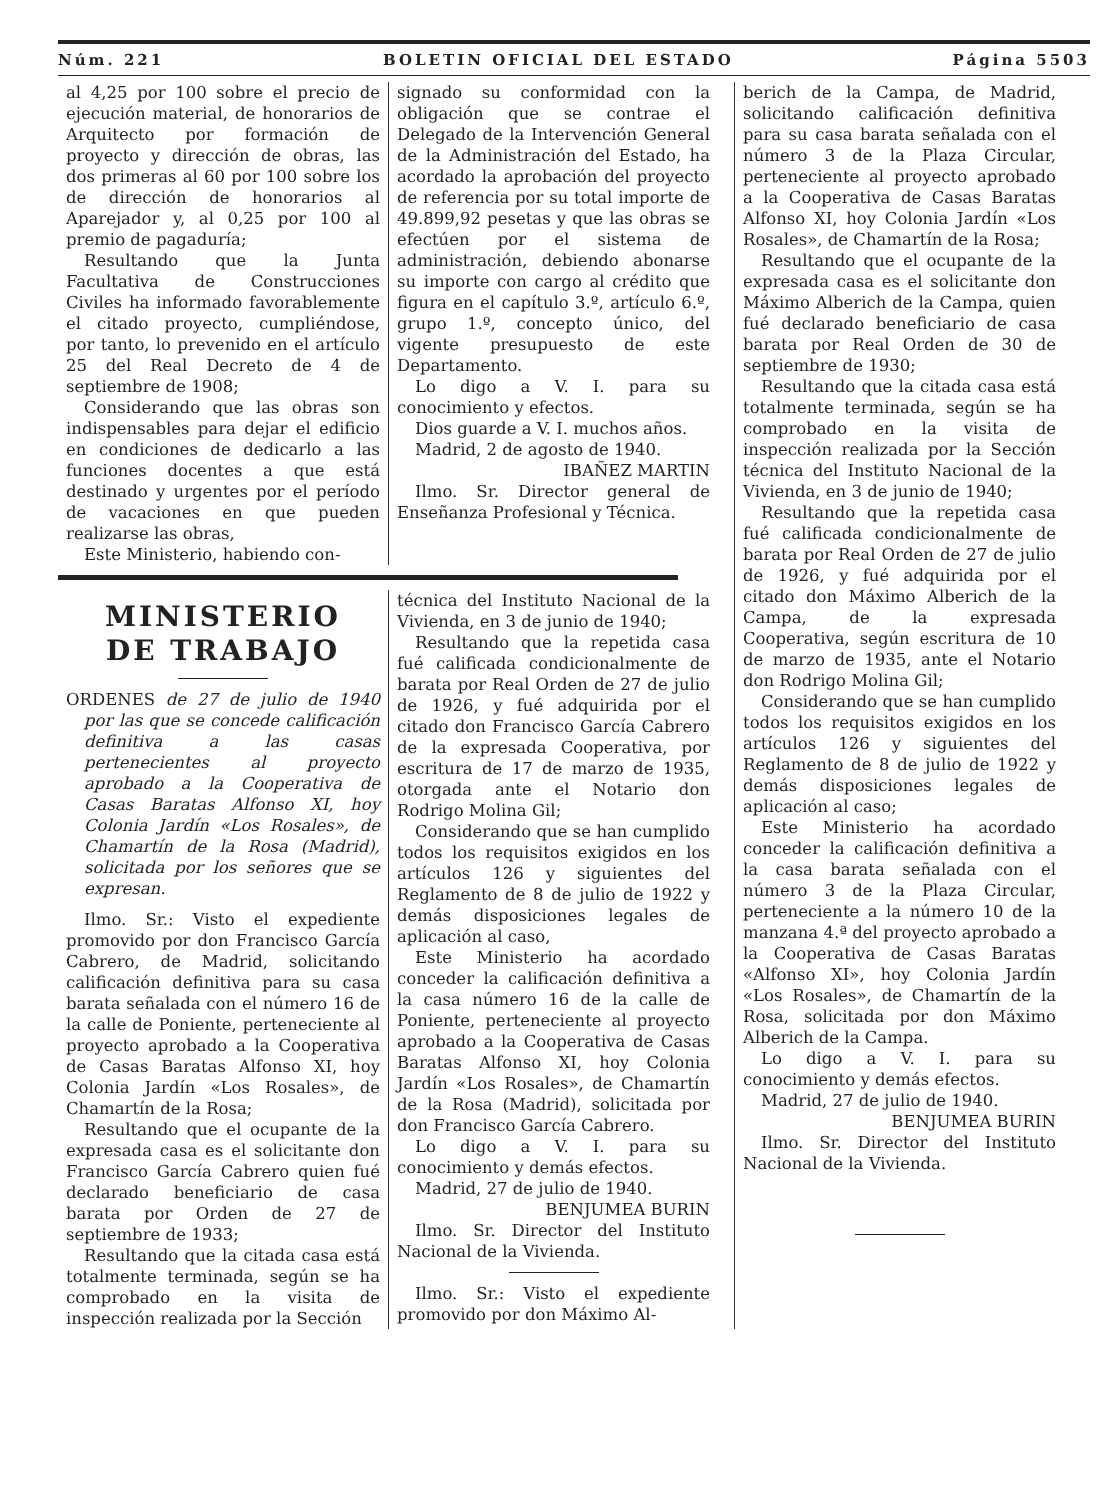Núm. 221 BOLETIN OFICIAL DEL ESTADO Página 5503
al 4,25 por 100 sobre el precio de ejecución material, de honorarios de Arquitecto por formación de proyecto y dirección de obras, las dos primeras al 60 por 100 sobre los de dirección de honorarios al Aparejador y, al 0,25 por 100 al premio de pagaduría;
Resultando que la Junta Facultativa de Construcciones Civiles ha informado favorablemente el citado proyecto, cumpliéndose, por tanto, lo prevenido en el artículo 25 del Real Decreto de 4 de septiembre de 1908;
Considerando que las obras son indispensables para dejar el edificio en condiciones de dedicarlo a las funciones docentes a que está destinado y urgentes por el período de vacaciones en que pueden realizarse las obras,
Este Ministerio, habiendo con-
signado su conformidad con la obligación que se contrae el Delegado de la Intervención General de la Administración del Estado, ha acordado la aprobación del proyecto de referencia por su total importe de 49.899,92 pesetas y que las obras se efectúen por el sistema de administración, debiendo abonarse su importe con cargo al crédito que figura en el capítulo 3.º, artículo 6.º, grupo 1.º, concepto único, del vigente presupuesto de este Departamento.
Lo digo a V. I. para su conocimiento y efectos.
Dios guarde a V. I. muchos años.
Madrid, 2 de agosto de 1940.
IBAÑEZ MARTIN
Ilmo. Sr. Director general de Enseñanza Profesional y Técnica.
MINISTERIO
DE TRABAJO
ORDENES de 27 de julio de 1940 por las que se concede calificación definitiva a las casas pertenecientes al proyecto aprobado a la Cooperativa de Casas Baratas Alfonso XI, hoy Colonia Jardín «Los Rosales», de Chamartín de la Rosa (Madrid), solicitada por los señores que se expresan.
Ilmo. Sr.: Visto el expediente promovido por don Francisco García Cabrero, de Madrid, solicitando calificación definitiva para su casa barata señalada con el número 16 de la calle de Poniente, perteneciente al proyecto aprobado a la Cooperativa de Casas Baratas Alfonso XI, hoy Colonia Jardín «Los Rosales», de Chamartín de la Rosa;
Resultando que el ocupante de la expresada casa es el solicitante don Francisco García Cabrero quien fué declarado beneficiario de casa barata por Orden de 27 de septiembre de 1933;
Resultando que la citada casa está totalmente terminada, según se ha comprobado en la visita de inspección realizada por la Sección
técnica del Instituto Nacional de la Vivienda, en 3 de junio de 1940;
Resultando que la repetida casa fué calificada condicionalmente de barata por Real Orden de 27 de julio de 1926, y fué adquirida por el citado don Francisco García Cabrero de la expresada Cooperativa, por escritura de 17 de marzo de 1935, otorgada ante el Notario don Rodrigo Molina Gil;
Considerando que se han cumplido todos los requisitos exigidos en los artículos 126 y siguientes del Reglamento de 8 de julio de 1922 y demás disposiciones legales de aplicación al caso,
Este Ministerio ha acordado conceder la calificación definitiva a la casa número 16 de la calle de Poniente, perteneciente al proyecto aprobado a la Cooperativa de Casas Baratas Alfonso XI, hoy Colonia Jardín «Los Rosales», de Chamartín de la Rosa (Madrid), solicitada por don Francisco García Cabrero.
Lo digo a V. I. para su conocimiento y demás efectos.
Madrid, 27 de julio de 1940.
BENJUMEA BURIN
Ilmo. Sr. Director del Instituto Nacional de la Vivienda.
Ilmo. Sr.: Visto el expediente promovido por don Máximo Al-
berich de la Campa, de Madrid, solicitando calificación definitiva para su casa barata señalada con el número 3 de la Plaza Circular, perteneciente al proyecto aprobado a la Cooperativa de Casas Baratas Alfonso XI, hoy Colonia Jardín «Los Rosales», de Chamartín de la Rosa;
Resultando que el ocupante de la expresada casa es el solicitante don Máximo Alberich de la Campa, quien fué declarado beneficiario de casa barata por Real Orden de 30 de septiembre de 1930;
Resultando que la citada casa está totalmente terminada, según se ha comprobado en la visita de inspección realizada por la Sección técnica del Instituto Nacional de la Vivienda, en 3 de junio de 1940;
Resultando que la repetida casa fué calificada condicionalmente de barata por Real Orden de 27 de julio de 1926, y fué adquirida por el citado don Máximo Alberich de la Campa, de la expresada Cooperativa, según escritura de 10 de marzo de 1935, ante el Notario don Rodrigo Molina Gil;
Considerando que se han cumplido todos los requisitos exigidos en los artículos 126 y siguientes del Reglamento de 8 de julio de 1922 y demás disposiciones legales de aplicación al caso;
Este Ministerio ha acordado conceder la calificación definitiva a la casa barata señalada con el número 3 de la Plaza Circular, perteneciente a la número 10 de la manzana 4.ª del proyecto aprobado a la Cooperativa de Casas Baratas «Alfonso XI», hoy Colonia Jardín «Los Rosales», de Chamartín de la Rosa, solicitada por don Máximo Alberich de la Campa.
Lo digo a V. I. para su conocimiento y demás efectos.
Madrid, 27 de julio de 1940.
BENJUMEA BURIN
Ilmo. Sr. Director del Instituto Nacional de la Vivienda.